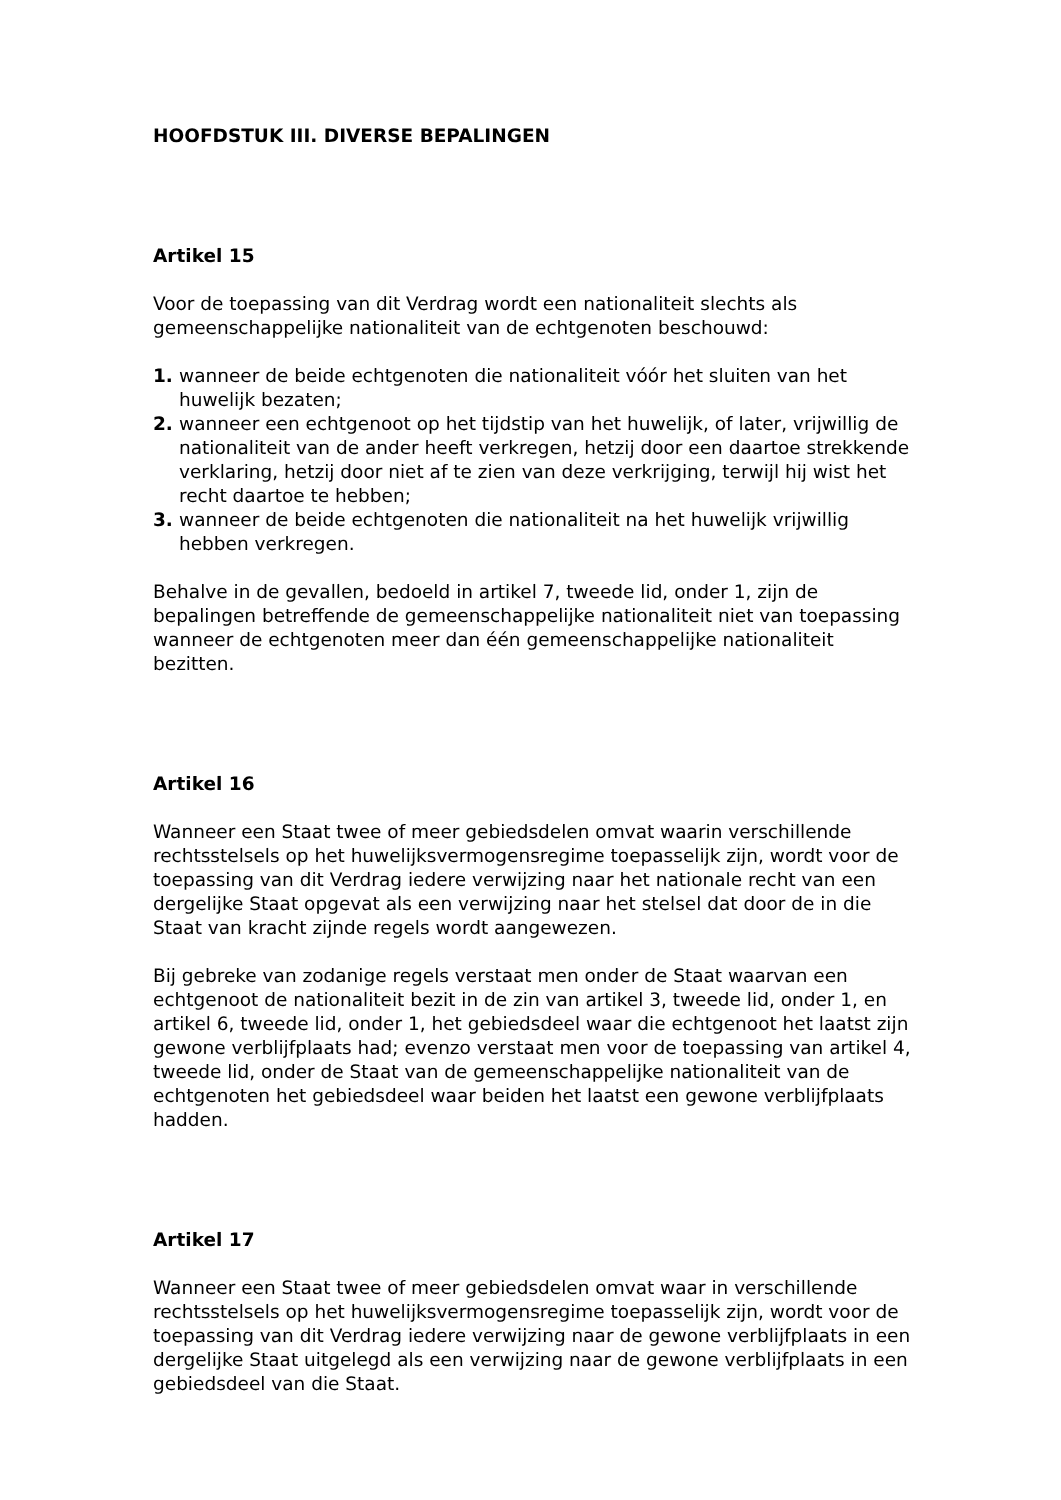HOOFDSTUK III. DIVERSE BEPALINGEN
Artikel 15
Voor de toepassing van dit Verdrag wordt een nationaliteit slechts als gemeenschappelijke nationaliteit van de echtgenoten beschouwd:
1. wanneer de beide echtgenoten die nationaliteit vóór het sluiten van het huwelijk bezaten;
2. wanneer een echtgenoot op het tijdstip van het huwelijk, of later, vrijwillig de nationaliteit van de ander heeft verkregen, hetzij door een daartoe strekkende verklaring, hetzij door niet af te zien van deze verkrijging, terwijl hij wist het recht daartoe te hebben;
3. wanneer de beide echtgenoten die nationaliteit na het huwelijk vrijwillig hebben verkregen.
Behalve in de gevallen, bedoeld in artikel 7, tweede lid, onder 1, zijn de bepalingen betreffende de gemeenschappelijke nationaliteit niet van toepassing wanneer de echtgenoten meer dan één gemeenschappelijke nationaliteit bezitten.
Artikel 16
Wanneer een Staat twee of meer gebiedsdelen omvat waarin verschillende rechtsstelsels op het huwelijksvermogensregime toepasselijk zijn, wordt voor de toepassing van dit Verdrag iedere verwijzing naar het nationale recht van een dergelijke Staat opgevat als een verwijzing naar het stelsel dat door de in die Staat van kracht zijnde regels wordt aangewezen.
Bij gebreke van zodanige regels verstaat men onder de Staat waarvan een echtgenoot de nationaliteit bezit in de zin van artikel 3, tweede lid, onder 1, en artikel 6, tweede lid, onder 1, het gebiedsdeel waar die echtgenoot het laatst zijn gewone verblijfplaats had; evenzo verstaat men voor de toepassing van artikel 4, tweede lid, onder de Staat van de gemeenschappelijke nationaliteit van de echtgenoten het gebiedsdeel waar beiden het laatst een gewone verblijfplaats hadden.
Artikel 17
Wanneer een Staat twee of meer gebiedsdelen omvat waar in verschillende rechtsstelsels op het huwelijksvermogensregime toepasselijk zijn, wordt voor de toepassing van dit Verdrag iedere verwijzing naar de gewone verblijfplaats in een dergelijke Staat uitgelegd als een verwijzing naar de gewone verblijfplaats in een gebiedsdeel van die Staat.